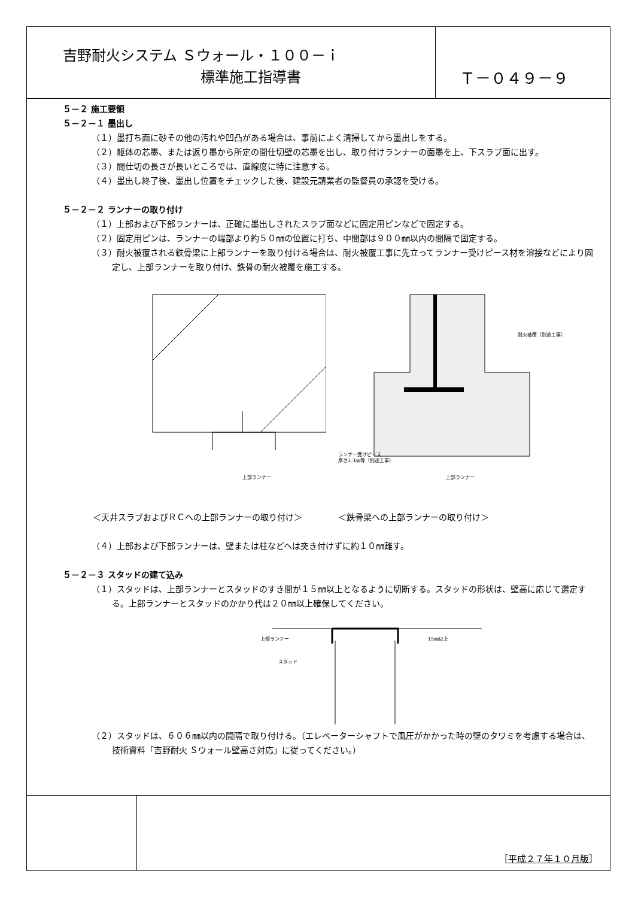吉野耐火システム Ｓウォール・１００－ｉ
標準施工指導書
Ｔ－０４９－９
５－２ 施工要領
５－２－１ 墨出し
（１）墨打ち面に砂その他の汚れや凹凸がある場合は、事前によく清掃してから墨出しをする。
（２）躯体の芯墨、または返り墨から所定の間仕切壁の芯墨を出し、取り付けランナーの面墨を上、下スラブ面に出す。
（３）間仕切の長さが長いところでは、直線度に特に注意する。
（４）墨出し終了後、墨出し位置をチェックした後、建設元請業者の監督員の承認を受ける。
５－２－２ ランナーの取り付け
（１）上部および下部ランナーは、正確に墨出しされたスラブ面などに固定用ピンなどで固定する。
（２）固定用ピンは、ランナーの端部より約５０㎜の位置に打ち、中間部は９００㎜以内の間隔で固定する。
（３）耐火被覆される鉄骨梁に上部ランナーを取り付ける場合は、耐火被覆工事に先立ってランナー受けピース材を溶接などにより固定し、上部ランナーを取り付け、鉄骨の耐火被覆を施工する。
上部ランナー
耐火被覆（別途工事）
ランナー受けピース
厚さ2.3㎜等（別途工事）
上部ランナー
＜天井スラブおよびＲＣへの上部ランナーの取り付け＞ ＜鉄骨梁への上部ランナーの取り付け＞
（４）上部および下部ランナーは、壁または柱などへは突き付けずに約１０㎜離す。
５－２－３ スタッドの建て込み
（１）スタッドは、上部ランナーとスタッドのすき間が１５㎜以上となるように切断する。スタッドの形状は、壁高に応じて選定する。上部ランナーとスタッドのかかり代は２０㎜以上確保してください。
上部ランナー
スタッド
15㎜以上
（２）スタッドは、６０６㎜以内の間隔で取り付ける。（エレベーターシャフトで風圧がかかった時の壁のタワミを考慮する場合は、技術資料「吉野耐火 Ｓウォール壁高さ対応」に従ってください。）
［平成２７年１０月版］